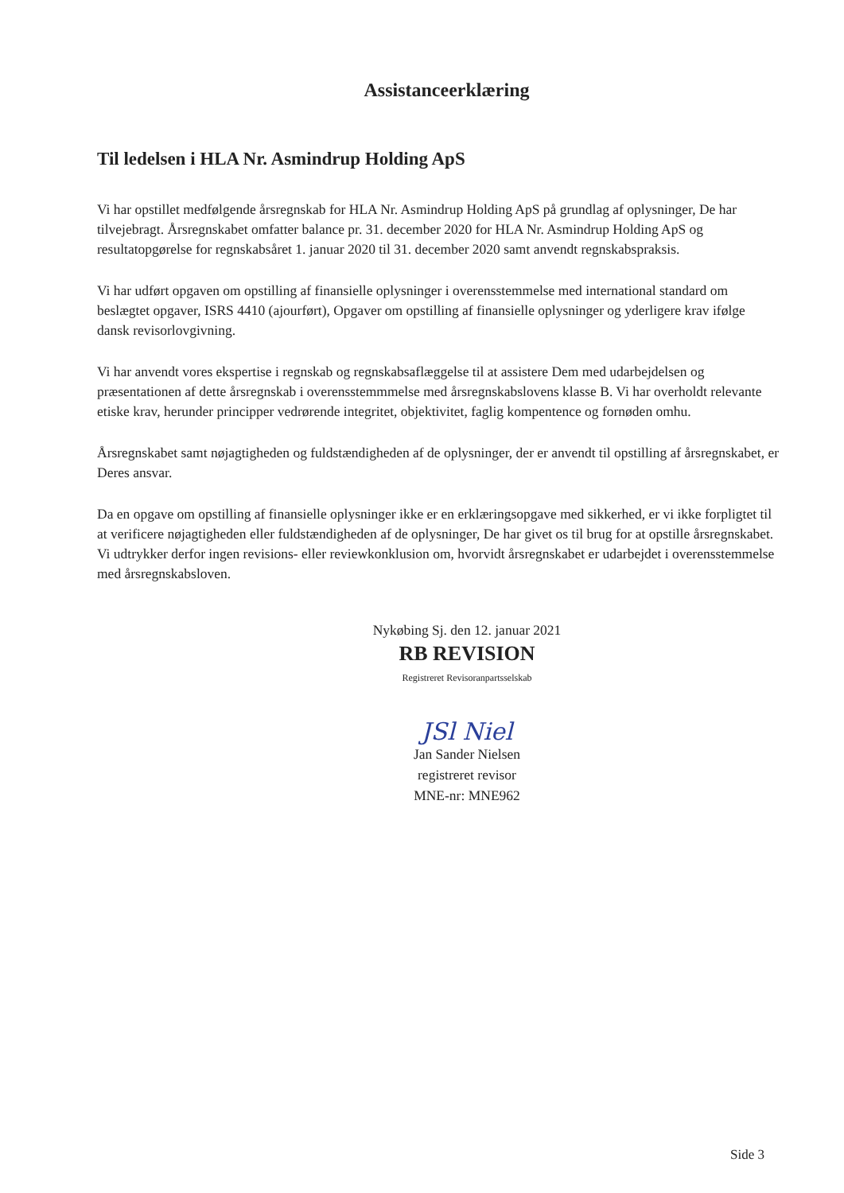Assistanceerklæring
Til ledelsen i HLA Nr. Asmindrup Holding ApS
Vi har opstillet medfølgende årsregnskab for HLA Nr. Asmindrup Holding ApS på grundlag af oplysninger, De har tilvejebragt. Årsregnskabet omfatter balance pr. 31. december 2020 for HLA Nr. Asmindrup Holding ApS og resultatopgørelse for regnskabsåret 1. januar 2020 til 31. december 2020 samt anvendt regnskabspraksis.
Vi har udført opgaven om opstilling af finansielle oplysninger i overensstemmelse med international standard om beslægtet opgaver, ISRS 4410 (ajourført), Opgaver om opstilling af finansielle oplysninger og yderligere krav ifølge dansk revisorlovgivning.
Vi har anvendt vores ekspertise i regnskab og regnskabsaflæggelse til at assistere Dem med udarbejdelsen og præsentationen af dette årsregnskab i overensstemmmelse med årsregnskabslovens klasse B. Vi har overholdt relevante etiske krav, herunder principper vedrørende integritet, objektivitet, faglig kompentence og fornøden omhu.
Årsregnskabet samt nøjagtigheden og fuldstændigheden af de oplysninger, der er anvendt til opstilling af årsregnskabet, er Deres ansvar.
Da en opgave om opstilling af finansielle oplysninger ikke er en erklæringsopgave med sikkerhed, er vi ikke forpligtet til at verificere nøjagtigheden eller fuldstændigheden af de oplysninger, De har givet os til brug for at opstille årsregnskabet. Vi udtrykker derfor ingen revisions- eller reviewkonklusion om, hvorvidt årsregnskabet er udarbejdet i overensstemmelse med årsregnskabsloven.
Nykøbing Sj. den 12. januar 2021
RB REVISION
Registreret Revisoranpartsselskab
JSl Niel
Jan Sander Nielsen
registreret revisor
MNE-nr: MNE962
Side 3